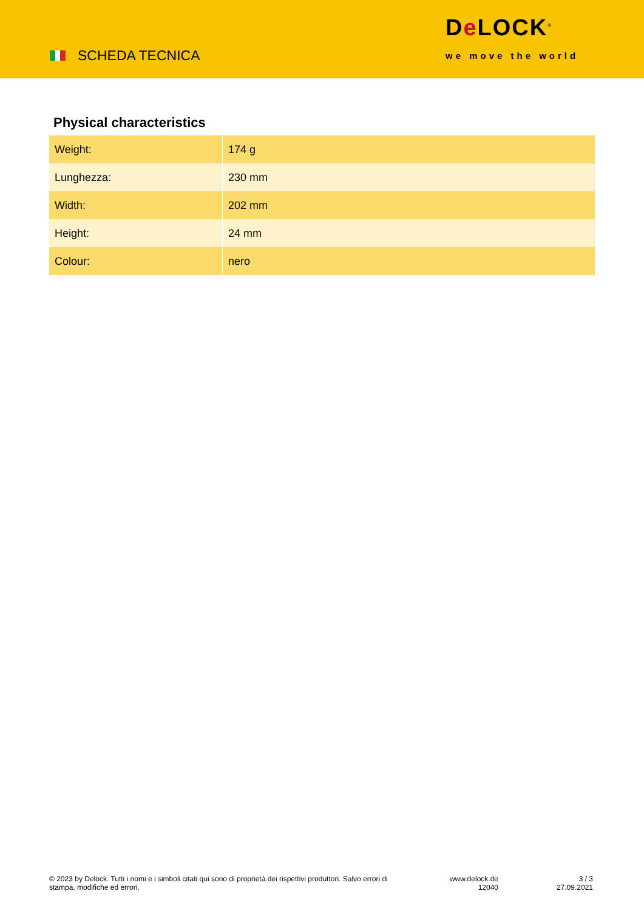SCHEDA TECNICA
De LOCK<sup>®</sup>
we move the world
Physical characteristics
| Weight: | 174 g |
| Lunghezza: | 230 mm |
| Width: | 202 mm |
| Height: | 24 mm |
| Colour: | nero |
© 2023 by Delock. Tutti i nomi e i simboli citati qui sono di proprietà dei rispettivi produttori. Salvo errori di stampa, modifiche ed errori.
www.delock.de
12040
3 / 3
27.09.2021